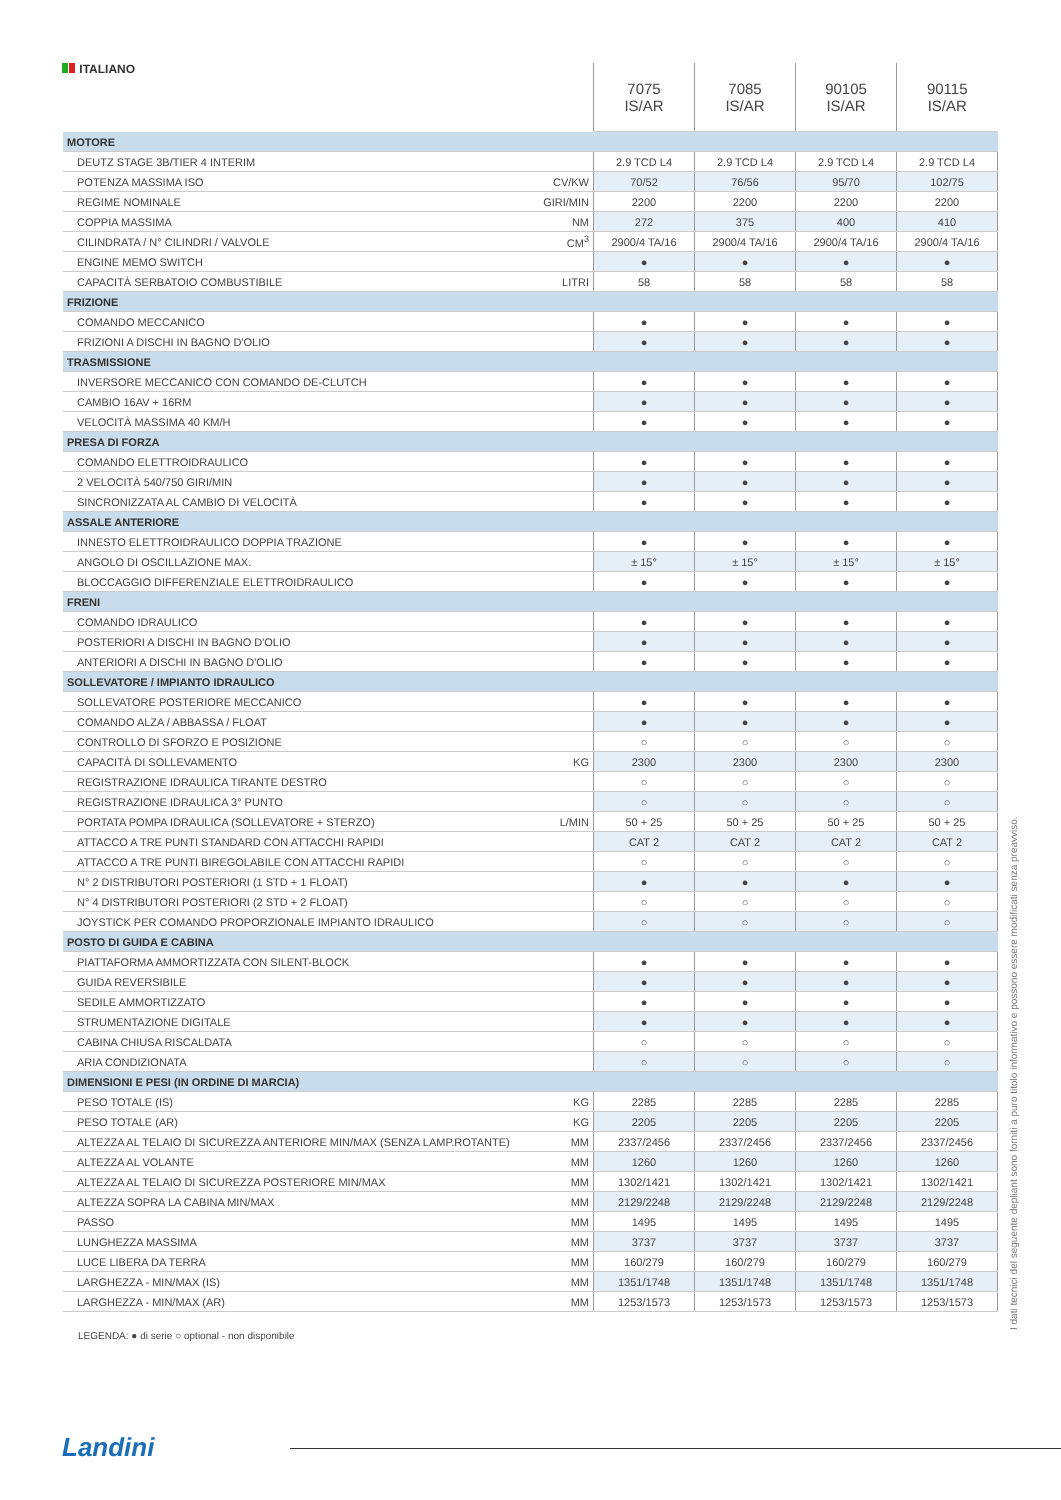ITALIANO
| | | 7075 IS/AR | 7085 IS/AR | 90105 IS/AR | 90115 IS/AR |
| --- | --- | --- | --- | --- | --- |
| MOTORE | | | | | |
| DEUTZ STAGE 3B/TIER 4 INTERIM | | 2.9 TCD L4 | 2.9 TCD L4 | 2.9 TCD L4 | 2.9 TCD L4 |
| POTENZA MASSIMA ISO | CV/KW | 70/52 | 76/56 | 95/70 | 102/75 |
| REGIME NOMINALE | GIRI/MIN | 2200 | 2200 | 2200 | 2200 |
| COPPIA MASSIMA | NM | 272 | 375 | 400 | 410 |
| CILINDRATA / N° CILINDRI / VALVOLE | CM<sup>3</sup> | 2900/4 TA/16 | 2900/4 TA/16 | 2900/4 TA/16 | 2900/4 TA/16 |
| ENGINE MEMO SWITCH | | ● | ● | ● | ● |
| CAPACITÀ SERBATOIO COMBUSTIBILE | LITRI | 58 | 58 | 58 | 58 |
| FRIZIONE | | | | | |
| COMANDO MECCANICO | | ● | ● | ● | ● |
| FRIZIONI A DISCHI IN BAGNO D'OLIO | | ● | ● | ● | ● |
| TRASMISSIONE | | | | | |
| INVERSORE MECCANICO CON COMANDO DE-CLUTCH | | ● | ● | ● | ● |
| CAMBIO 16AV + 16RM | | ● | ● | ● | ● |
| VELOCITÀ MASSIMA 40 KM/H | | ● | ● | ● | ● |
| PRESA DI FORZA | | | | | |
| COMANDO ELETTROIDRAULICO | | ● | ● | ● | ● |
| 2 VELOCITÀ 540/750 GIRI/MIN | | ● | ● | ● | ● |
| SINCRONIZZATA AL CAMBIO DI VELOCITÀ | | ● | ● | ● | ● |
| ASSALE ANTERIORE | | | | | |
| INNESTO ELETTROIDRAULICO DOPPIA TRAZIONE | | ● | ● | ● | ● |
| ANGOLO DI OSCILLAZIONE MAX. | | ± 15° | ± 15° | ± 15° | ± 15° |
| BLOCCAGGIO DIFFERENZIALE ELETTROIDRAULICO | | ● | ● | ● | ● |
| FRENI | | | | | |
| COMANDO IDRAULICO | | ● | ● | ● | ● |
| POSTERIORI A DISCHI IN BAGNO D'OLIO | | ● | ● | ● | ● |
| ANTERIORI A DISCHI IN BAGNO D'OLIO | | ● | ● | ● | ● |
| SOLLEVATORE / IMPIANTO IDRAULICO | | | | | |
| SOLLEVATORE POSTERIORE MECCANICO | | ● | ● | ● | ● |
| COMANDO ALZA / ABBASSA / FLOAT | | ● | ● | ● | ● |
| CONTROLLO DI SFORZO E POSIZIONE | | ○ | ○ | ○ | ○ |
| CAPACITÀ DI SOLLEVAMENTO | KG | 2300 | 2300 | 2300 | 2300 |
| REGISTRAZIONE IDRAULICA TIRANTE DESTRO | | ○ | ○ | ○ | ○ |
| REGISTRAZIONE IDRAULICA 3° PUNTO | | ○ | ○ | ○ | ○ |
| PORTATA POMPA IDRAULICA (SOLLEVATORE + STERZO) | L/MIN | 50 + 25 | 50 + 25 | 50 + 25 | 50 + 25 |
| ATTACCO A TRE PUNTI STANDARD CON ATTACCHI RAPIDI | | CAT 2 | CAT 2 | CAT 2 | CAT 2 |
| ATTACCO A TRE PUNTI BIREGOLABILE CON ATTACCHI RAPIDI | | ○ | ○ | ○ | ○ |
| N° 2 DISTRIBUTORI POSTERIORI (1 STD + 1 FLOAT) | | ● | ● | ● | ● |
| N° 4 DISTRIBUTORI POSTERIORI (2 STD + 2 FLOAT) | | ○ | ○ | ○ | ○ |
| JOYSTICK PER COMANDO PROPORZIONALE IMPIANTO IDRAULICO | | ○ | ○ | ○ | ○ |
| POSTO DI GUIDA E CABINA | | | | | |
| PIATTAFORMA AMMORTIZZATA CON SILENT-BLOCK | | ● | ● | ● | ● |
| GUIDA REVERSIBILE | | ● | ● | ● | ● |
| SEDILE AMMORTIZZATO | | ● | ● | ● | ● |
| STRUMENTAZIONE DIGITALE | | ● | ● | ● | ● |
| CABINA CHIUSA RISCALDATA | | ○ | ○ | ○ | ○ |
| ARIA CONDIZIONATA | | ○ | ○ | ○ | ○ |
| DIMENSIONI E PESI (IN ORDINE DI MARCIA) | | | | | |
| PESO TOTALE (IS) | KG | 2285 | 2285 | 2285 | 2285 |
| PESO TOTALE (AR) | KG | 2205 | 2205 | 2205 | 2205 |
| ALTEZZA AL TELAIO DI SICUREZZA ANTERIORE MIN/MAX (SENZA LAMP.ROTANTE) | MM | 2337/2456 | 2337/2456 | 2337/2456 | 2337/2456 |
| ALTEZZA AL VOLANTE | MM | 1260 | 1260 | 1260 | 1260 |
| ALTEZZA AL TELAIO DI SICUREZZA POSTERIORE MIN/MAX | MM | 1302/1421 | 1302/1421 | 1302/1421 | 1302/1421 |
| ALTEZZA SOPRA LA CABINA MIN/MAX | MM | 2129/2248 | 2129/2248 | 2129/2248 | 2129/2248 |
| PASSO | MM | 1495 | 1495 | 1495 | 1495 |
| LUNGHEZZA MASSIMA | MM | 3737 | 3737 | 3737 | 3737 |
| LUCE LIBERA DA TERRA | MM | 160/279 | 160/279 | 160/279 | 160/279 |
| LARGHEZZA - MIN/MAX (IS) | MM | 1351/1748 | 1351/1748 | 1351/1748 | 1351/1748 |
| LARGHEZZA - MIN/MAX (AR) | MM | 1253/1573 | 1253/1573 | 1253/1573 | 1253/1573 |
LEGENDA: ● di serie ○ optional - non disponibile
I dati tecnici del seguente depliant sono forniti a puro titolo informativo e possono essere modificati senza preavviso.
Landini